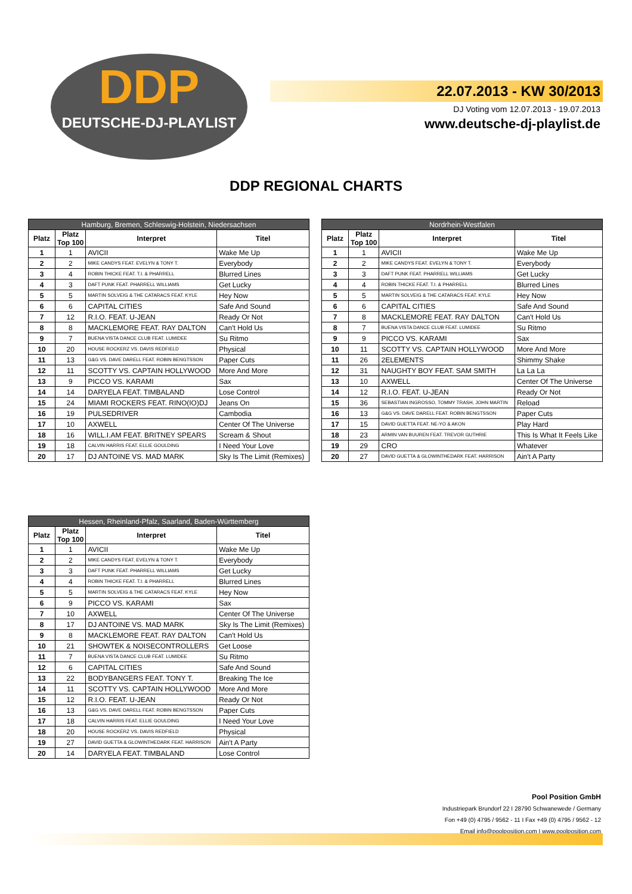DDP
DEUTSCHE-DJ-PLAYLIST
22.07.2013 - KW 30/2013
DJ Voting vom 12.07.2013 - 19.07.2013
www.deutsche-dj-playlist.de
DDP REGIONAL CHARTS
| Hamburg, Bremen, Schleswig-Holstein, Niedersachsen | | | |
| --- | --- | --- | --- |
| Platz | Platz Top 100 | Interpret | Titel |
| 1 | 1 | AVICII | Wake Me Up |
| 2 | 2 | MIKE CANDYS FEAT. EVELYN & TONY T. | Everybody |
| 3 | 4 | ROBIN THICKE FEAT. T.I. & PHARRELL | Blurred Lines |
| 4 | 3 | DAFT PUNK FEAT. PHARRELL WILLIAMS | Get Lucky |
| 5 | 5 | MARTIN SOLVEIG & THE CATARACS FEAT. KYLE | Hey Now |
| 6 | 6 | CAPITAL CITIES | Safe And Sound |
| 7 | 12 | R.I.O. FEAT. U-JEAN | Ready Or Not |
| 8 | 8 | MACKLEMORE FEAT. RAY DALTON | Can't Hold Us |
| 9 | 7 | BUENA VISTA DANCE CLUB FEAT. LUMIDEE | Su Ritmo |
| 10 | 20 | HOUSE ROCKERZ VS. DAVIS REDFIELD | Physical |
| 11 | 13 | G&G VS. DAVE DARELL FEAT. ROBIN BENGTSSON | Paper Cuts |
| 12 | 11 | SCOTTY VS. CAPTAIN HOLLYWOOD | More And More |
| 13 | 9 | PICCO VS. KARAMI | Sax |
| 14 | 14 | DARYELA FEAT. TIMBALAND | Lose Control |
| 15 | 24 | MIAMI ROCKERS FEAT. RINO(IO)DJ | Jeans On |
| 16 | 19 | PULSEDRIVER | Cambodia |
| 17 | 10 | AXWELL | Center Of The Universe |
| 18 | 16 | WILL.I.AM FEAT. BRITNEY SPEARS | Scream & Shout |
| 19 | 18 | CALVIN HARRIS FEAT. ELLIE GOULDING | I Need Your Love |
| 20 | 17 | DJ ANTOINE VS. MAD MARK | Sky Is The Limit (Remixes) |
| Nordrhein-Westfalen | | | |
| --- | --- | --- | --- |
| Platz | Platz Top 100 | Interpret | Titel |
| 1 | 1 | AVICII | Wake Me Up |
| 2 | 2 | MIKE CANDYS FEAT. EVELYN & TONY T. | Everybody |
| 3 | 3 | DAFT PUNK FEAT. PHARRELL WILLIAMS | Get Lucky |
| 4 | 4 | ROBIN THICKE FEAT. T.I. & PHARRELL | Blurred Lines |
| 5 | 5 | MARTIN SOLVEIG & THE CATARACS FEAT. KYLE | Hey Now |
| 6 | 6 | CAPITAL CITIES | Safe And Sound |
| 7 | 8 | MACKLEMORE FEAT. RAY DALTON | Can't Hold Us |
| 8 | 7 | BUENA VISTA DANCE CLUB FEAT. LUMIDEE | Su Ritmo |
| 9 | 9 | PICCO VS. KARAMI | Sax |
| 10 | 11 | SCOTTY VS. CAPTAIN HOLLYWOOD | More And More |
| 11 | 26 | 2ELEMENTS | Shimmy Shake |
| 12 | 31 | NAUGHTY BOY FEAT. SAM SMITH | La La La |
| 13 | 10 | AXWELL | Center Of The Universe |
| 14 | 12 | R.I.O. FEAT. U-JEAN | Ready Or Not |
| 15 | 36 | SEBASTIAN INGROSSO, TOMMY TRASH, JOHN MARTIN | Reload |
| 16 | 13 | G&G VS. DAVE DARELL FEAT. ROBIN BENGTSSON | Paper Cuts |
| 17 | 15 | DAVID GUETTA FEAT. NE-YO & AKON | Play Hard |
| 18 | 23 | ARMIN VAN BUUREN FEAT. TREVOR GUTHRIE | This Is What It Feels Like |
| 19 | 29 | CRO | Whatever |
| 20 | 27 | DAVID GUETTA & GLOWINTHEDARK FEAT. HARRISON | Ain't A Party |
| Hessen, Rheinland-Pfalz, Saarland, Baden-Württemberg | | | |
| --- | --- | --- | --- |
| Platz | Platz Top 100 | Interpret | Titel |
| 1 | 1 | AVICII | Wake Me Up |
| 2 | 2 | MIKE CANDYS FEAT. EVELYN & TONY T. | Everybody |
| 3 | 3 | DAFT PUNK FEAT. PHARRELL WILLIAMS | Get Lucky |
| 4 | 4 | ROBIN THICKE FEAT. T.I. & PHARRELL | Blurred Lines |
| 5 | 5 | MARTIN SOLVEIG & THE CATARACS FEAT. KYLE | Hey Now |
| 6 | 9 | PICCO VS. KARAMI | Sax |
| 7 | 10 | AXWELL | Center Of The Universe |
| 8 | 17 | DJ ANTOINE VS. MAD MARK | Sky Is The Limit (Remixes) |
| 9 | 8 | MACKLEMORE FEAT. RAY DALTON | Can't Hold Us |
| 10 | 21 | SHOWTEK & NOISECONTROLLERS | Get Loose |
| 11 | 7 | BUENA VISTA DANCE CLUB FEAT. LUMIDEE | Su Ritmo |
| 12 | 6 | CAPITAL CITIES | Safe And Sound |
| 13 | 22 | BODYBANGERS FEAT. TONY T. | Breaking The Ice |
| 14 | 11 | SCOTTY VS. CAPTAIN HOLLYWOOD | More And More |
| 15 | 12 | R.I.O. FEAT. U-JEAN | Ready Or Not |
| 16 | 13 | G&G VS. DAVE DARELL FEAT. ROBIN BENGTSSON | Paper Cuts |
| 17 | 18 | CALVIN HARRIS FEAT. ELLIE GOULDING | I Need Your Love |
| 18 | 20 | HOUSE ROCKERZ VS. DAVIS REDFIELD | Physical |
| 19 | 27 | DAVID GUETTA & GLOWINTHEDARK FEAT. HARRISON | Ain't A Party |
| 20 | 14 | DARYELA FEAT. TIMBALAND | Lose Control |
Pool Position GmbH
Industriepark Brundorf 22 I 28790 Schwanewede / Germany
Fon +49 (0) 4795 / 9562 - 11 I Fax +49 (0) 4795 / 9562 - 12
Email info@poolposition.com I www.poolposition.com